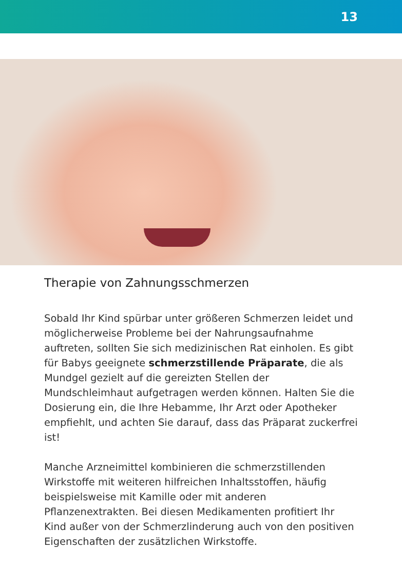13
Therapie von Zahnungsschmerzen
Sobald Ihr Kind spürbar unter größeren Schmerzen leidet und möglicherweise Probleme bei der Nahrungsaufnahme auftreten, sollten Sie sich medizinischen Rat einholen. Es gibt für Babys geeignete schmerzstillende Präparate, die als Mundgel gezielt auf die gereizten Stellen der Mundschleimhaut aufgetragen werden können. Halten Sie die Dosierung ein, die Ihre Hebamme, Ihr Arzt oder Apotheker empfiehlt, und achten Sie darauf, dass das Präparat zuckerfrei ist!
Manche Arzneimittel kombinieren die schmerzstillenden Wirkstoffe mit weiteren hilfreichen Inhaltsstoffen, häufig beispielsweise mit Kamille oder mit anderen Pflanzenextrakten. Bei diesen Medikamenten profitiert Ihr Kind außer von der Schmerzlinderung auch von den positiven Eigenschaften der zusätzlichen Wirkstoffe.